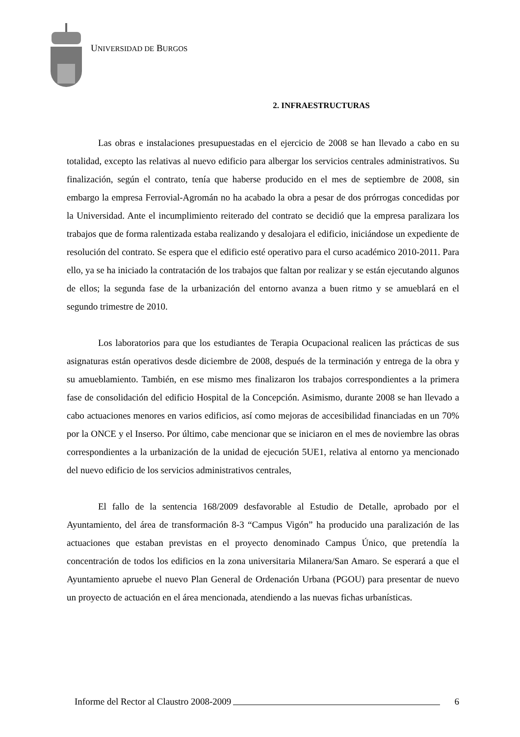UNIVERSIDAD DE BURGOS
2. INFRAESTRUCTURAS
Las obras e instalaciones presupuestadas en el ejercicio de 2008 se han llevado a cabo en su totalidad, excepto las relativas al nuevo edificio para albergar los servicios centrales administrativos. Su finalización, según el contrato, tenía que haberse producido en el mes de septiembre de 2008, sin embargo la empresa Ferrovial-Agromán no ha acabado la obra a pesar de dos prórrogas concedidas por la Universidad. Ante el incumplimiento reiterado del contrato se decidió que la empresa paralizara los trabajos que de forma ralentizada estaba realizando y desalojara el edificio, iniciándose un expediente de resolución del contrato. Se espera que el edificio esté operativo para el curso académico 2010-2011. Para ello, ya se ha iniciado la contratación de los trabajos que faltan por realizar y se están ejecutando algunos de ellos; la segunda fase de la urbanización del entorno avanza a buen ritmo y se amueblará en el segundo trimestre de 2010.
Los laboratorios para que los estudiantes de Terapia Ocupacional realicen las prácticas de sus asignaturas están operativos desde diciembre de 2008, después de la terminación y entrega de la obra y su amueblamiento. También, en ese mismo mes finalizaron los trabajos correspondientes a la primera fase de consolidación del edificio Hospital de la Concepción. Asimismo, durante 2008 se han llevado a cabo actuaciones menores en varios edificios, así como mejoras de accesibilidad financiadas en un 70% por la ONCE y el Inserso. Por último, cabe mencionar que se iniciaron en el mes de noviembre las obras correspondientes a la urbanización de la unidad de ejecución 5UE1, relativa al entorno ya mencionado del nuevo edificio de los servicios administrativos centrales,
El fallo de la sentencia 168/2009 desfavorable al Estudio de Detalle, aprobado por el Ayuntamiento, del área de transformación 8-3 “Campus Vigón” ha producido una paralización de las actuaciones que estaban previstas en el proyecto denominado Campus Único, que pretendía la concentración de todos los edificios en la zona universitaria Milanera/San Amaro. Se esperará a que el Ayuntamiento apruebe el nuevo Plan General de Ordenación Urbana (PGOU) para presentar de nuevo un proyecto de actuación en el área mencionada, atendiendo a las nuevas fichas urbanísticas.
Informe del Rector al Claustro 2008-2009 6